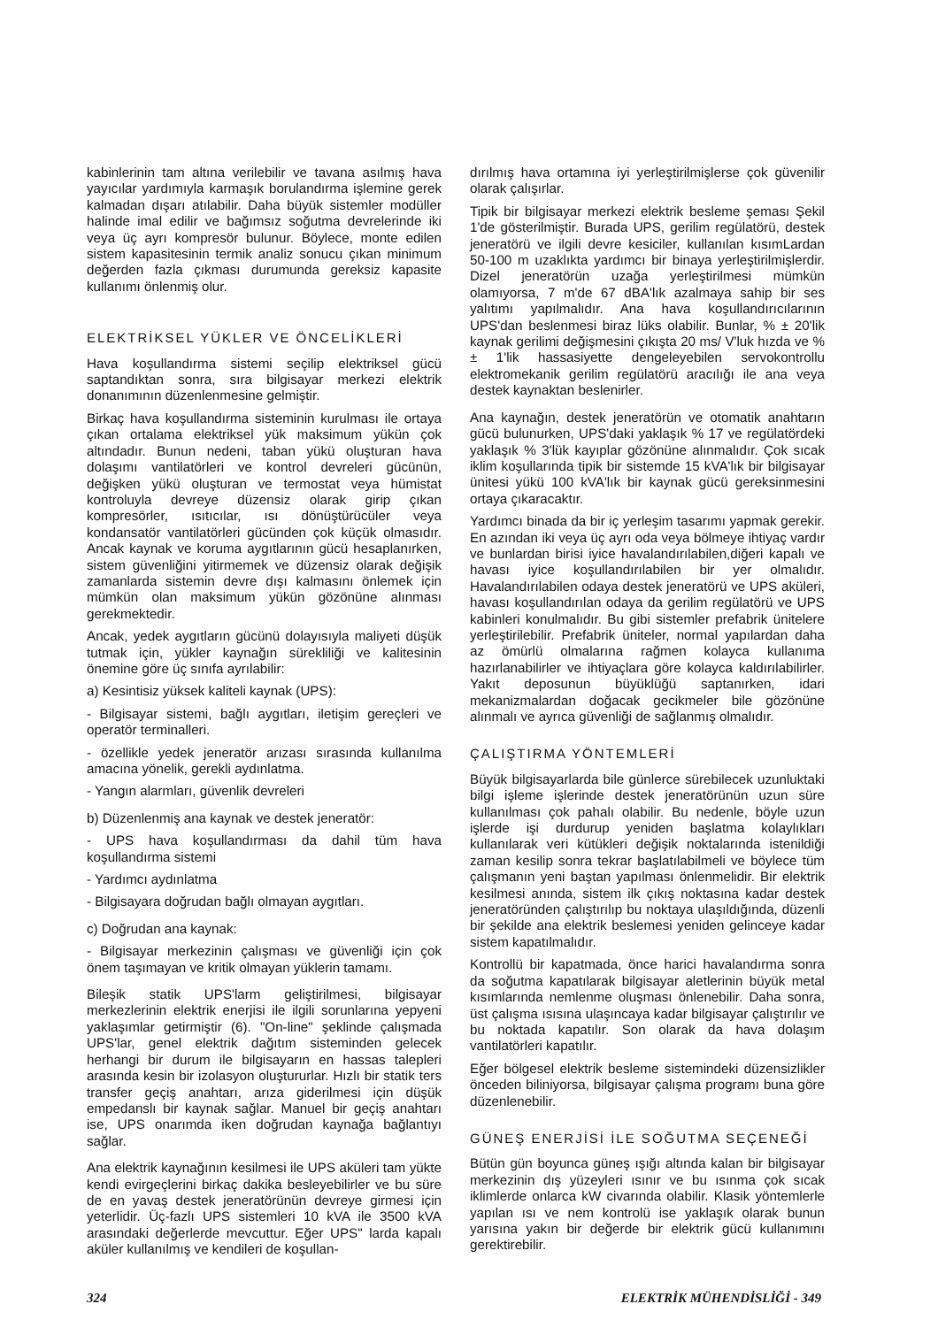kabinlerinin tam altına verilebilir ve tavana asılmış hava yayıcılar yardımıyla karmaşık borulandırma işlemine gerek kalmadan dışarı atılabilir. Daha büyük sistemler modüller halinde imal edilir ve bağımsız soğutma devrelerinde iki veya üç ayrı kompresör bulunur. Böylece, monte edilen sistem kapasitesinin termik analiz sonucu çıkan minimum değerden fazla çıkması durumunda gereksiz kapasite kullanımı önlenmiş olur.
ELEKTRİKSEL YÜKLER VE ÖNCELİKLERİ
Hava koşullandırma sistemi seçilip elektriksel gücü saptandıktan sonra, sıra bilgisayar merkezi elektrik donanımının düzenlenmesine gelmiştir.
Birkaç hava koşullandırma sisteminin kurulması ile ortaya çıkan ortalama elektriksel yük maksimum yükün çok altındadır. Bunun nedeni, taban yükü oluşturan hava dolaşımı vantilatörleri ve kontrol devreleri gücünün, değişken yükü oluşturan ve termostat veya hümistat kontroluyla devreye düzensiz olarak girip çıkan kompresörler, ısıtıcılar, ısı dönüştürücüler veya kondansatör vantilatörleri gücünden çok küçük olmasıdır. Ancak kaynak ve koruma aygıtlarının gücü hesaplanırken, sistem güvenliğini yitirmemek ve düzensiz olarak değişik zamanlarda sistemin devre dışı kalmasını önlemek için mümkün olan maksimum yükün gözönüne alınması gerekmektedir.
Ancak, yedek aygıtların gücünü dolayısıyla maliyeti düşük tutmak için, yükler kaynağın sürekliliği ve kalitesinin önemine göre üç sınıfa ayrılabilir:
a) Kesintisiz yüksek kaliteli kaynak (UPS):
- Bilgisayar sistemi, bağlı aygıtları, iletişim gereçleri ve operatör terminalleri.
- özellikle yedek jeneratör arızası sırasında kullanılma amacına yönelik, gerekli aydınlatma.
- Yangın alarmları, güvenlik devreleri
b) Düzenlenmiş ana kaynak ve destek jeneratör:
- UPS hava koşullandırması da dahil tüm hava koşullandırma sistemi
- Yardımcı aydınlatma
- Bilgisayara doğrudan bağlı olmayan aygıtları.
c) Doğrudan ana kaynak:
- Bilgisayar merkezinin çalışması ve güvenliği için çok önem taşımayan ve kritik olmayan yüklerin tamamı.
Bileşik statik UPS'larm geliştirilmesi, bilgisayar merkezlerinin elektrik enerjisi ile ilgili sorunlarına yepyeni yaklaşımlar getirmiştir (6). "On-line" şeklinde çalışmada UPS'lar, genel elektrik dağıtım sisteminden gelecek herhangi bir durum ile bilgisayarın en hassas talepleri arasında kesin bir izolasyon oluştururlar. Hızlı bir statik ters transfer geçiş anahtarı, arıza giderilmesi için düşük empedanslı bir kaynak sağlar. Manuel bir geçiş anahtarı ise, UPS onarımda iken doğrudan kaynağa bağlantıyı sağlar.
Ana elektrik kaynağının kesilmesi ile UPS aküleri tam yükte kendi evirgeçlerini birkaç dakika besleyebilirler ve bu süre de en yavaş destek jeneratörünün devreye girmesi için yeterlidir. Üç-fazlı UPS sistemleri 10 kVA ile 3500 kVA arasındaki değerlerde mevcuttur. Eğer UPS" larda kapalı aküler kullanılmış ve kendileri de koşullan-
dırılmış hava ortamına iyi yerleştirilmişlerse çok güvenilir olarak çalışırlar.
Tipik bir bilgisayar merkezi elektrik besleme şeması Şekil 1'de gösterilmiştir. Burada UPS, gerilim regülatörü, destek jeneratörü ve ilgili devre kesiciler, kullanılan kısımLardan 50-100 m uzaklıkta yardımcı bir binaya yerleştirilmişlerdir. Dizel jeneratörün uzağa yerleştirilmesi mümkün olamıyorsa, 7 m'de 67 dBA'lık azalmaya sahip bir ses yalıtımı yapılmalıdır. Ana hava koşullandırıcılarının UPS'dan beslenmesi biraz lüks olabilir. Bunlar, % ± 20'lik kaynak gerilimi değişmesini çıkışta 20 ms/ V'luk hızda ve % ± 1'lik hassasiyette dengeleyebilen servokontrollu elektromekanik gerilim regülatörü aracılığı ile ana veya destek kaynaktan beslenirler.
Ana kaynağın, destek jeneratörün ve otomatik anahtarın gücü bulunurken, UPS'daki yaklaşık % 17 ve regülatördeki yaklaşık % 3'lük kayıplar gözönüne alınmalıdır. Çok sıcak iklim koşullarında tipik bir sistemde 15 kVA'lık bir bilgisayar ünitesi yükü 100 kVA'lık bir kaynak gücü gereksinmesini ortaya çıkaracaktır.
Yardımcı binada da bir iç yerleşim tasarımı yapmak gerekir. En azından iki veya üç ayrı oda veya bölmeye ihtiyaç vardır ve bunlardan birisi iyice havalandırılabilen,diğeri kapalı ve havası iyice koşullandırılabilen bir yer olmalıdır. Havalandırılabilen odaya destek jeneratörü ve UPS aküleri, havası koşullandırılan odaya da gerilim regülatörü ve UPS kabinleri konulmalıdır. Bu gibi sistemler prefabrik ünitelere yerleştirilebilir. Prefabrik üniteler, normal yapılardan daha az ömürlü olmalarına rağmen kolayca kullanıma hazırlanabilirler ve ihtiyaçlara göre kolayca kaldırılabilirler. Yakıt deposunun büyüklüğü saptanırken, idari mekanizmalardan doğacak gecikmeler bile gözönüne alınmalı ve ayrıca güvenliği de sağlanmış olmalıdır.
ÇALIŞTIRMA YÖNTEMLERİ
Büyük bilgisayarlarda bile günlerce sürebilecek uzunluktaki bilgi işleme işlerinde destek jeneratörünün uzun süre kullanılması çok pahalı olabilir. Bu nedenle, böyle uzun işlerde işi durdurup yeniden başlatma kolaylıkları kullanılarak veri kütükleri değişik noktalarında istenildiği zaman kesilip sonra tekrar başlatılabilmeli ve böylece tüm çalışmanın yeni baştan yapılması önlenmelidir. Bir elektrik kesilmesi anında, sistem ilk çıkış noktasına kadar destek jeneratöründen çalıştırılıp bu noktaya ulaşıldığında, düzenli bir şekilde ana elektrik beslemesi yeniden gelinceye kadar sistem kapatılmalıdır.
Kontrollü bir kapatmada, önce harici havalandırma sonra da soğutma kapatılarak bilgisayar aletlerinin büyük metal kısımlarında nemlenme oluşması önlenebilir. Daha sonra, üst çalışma ısısına ulaşıncaya kadar bilgisayar çalıştırılır ve bu noktada kapatılır. Son olarak da hava dolaşım vantilatörleri kapatılır.
Eğer bölgesel elektrik besleme sistemindeki düzensizlikler önceden biliniyorsa, bilgisayar çalışma programı buna göre düzenlenebilir.
GÜNEŞ ENERJİSİ İLE SOĞUTMA SEÇENEĞİ
Bütün gün boyunca güneş ışığı altında kalan bir bilgisayar merkezinin dış yüzeyleri ısınır ve bu ısınma çok sıcak iklimlerde onlarca kW civarında olabilir. Klasik yöntemlerle yapılan ısı ve nem kontrolü ise yaklaşık olarak bunun yarısına yakın bir değerde bir elektrik gücü kullanımını gerektirebilir.
324 ELEKTRİK MÜHENDİSLİĞİ - 349